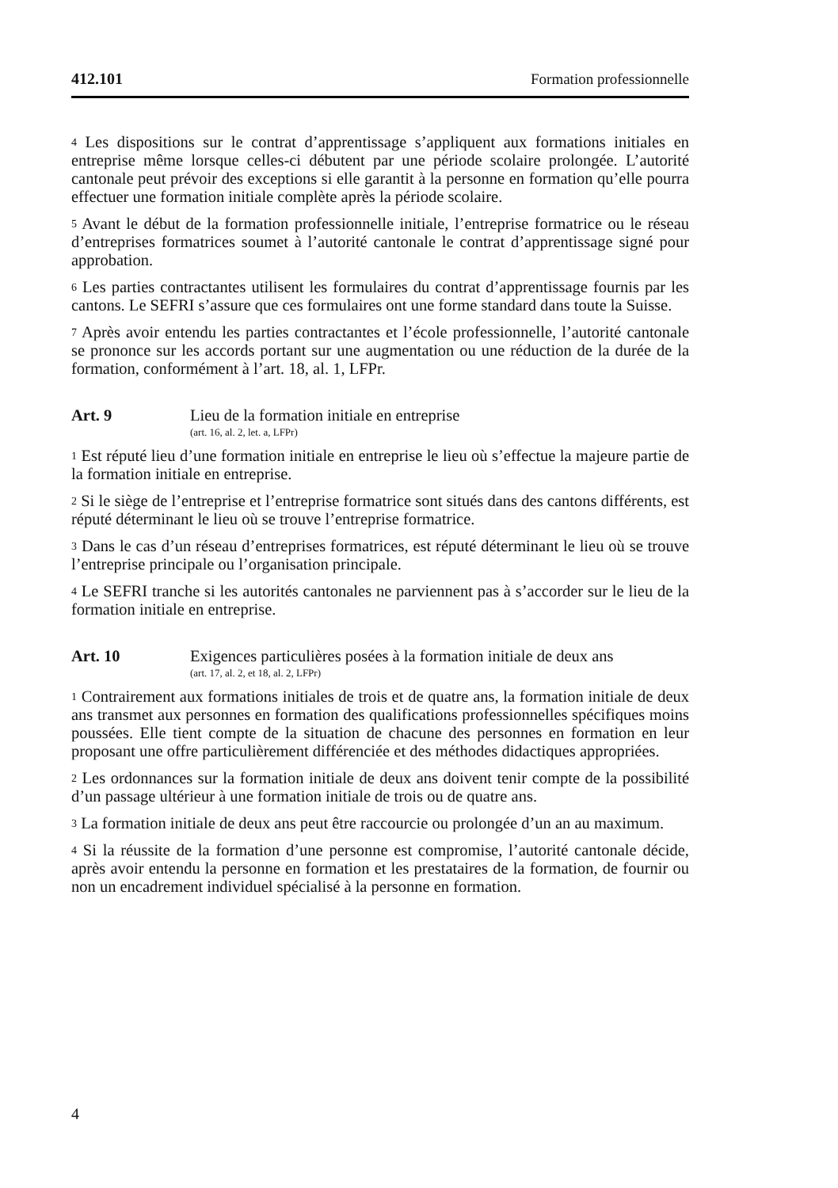412.101 Formation professionnelle
<sup>4</sup> Les dispositions sur le contrat d’apprentissage s’appliquent aux formations initiales en entreprise même lorsque celles-ci débutent par une période scolaire prolongée. L’autorité cantonale peut prévoir des exceptions si elle garantit à la personne en formation qu’elle pourra effectuer une formation initiale complète après la période scolaire.
<sup>5</sup> Avant le début de la formation professionnelle initiale, l’entreprise formatrice ou le réseau d’entreprises formatrices soumet à l’autorité cantonale le contrat d’apprentissage signé pour approbation.
<sup>6</sup> Les parties contractantes utilisent les formulaires du contrat d’apprentissage fournis par les cantons. Le SEFRI s’assure que ces formulaires ont une forme standard dans toute la Suisse.
<sup>7</sup> Après avoir entendu les parties contractantes et l’école professionnelle, l’autorité cantonale se prononce sur les accords portant sur une augmentation ou une réduction de la durée de la formation, conformément à l’art. 18, al. 1, LFPr.
Art. 9 Lieu de la formation initiale en entreprise
(art. 16, al. 2, let. a, LFPr)
<sup>1</sup> Est réputé lieu d’une formation initiale en entreprise le lieu où s’effectue la majeure partie de la formation initiale en entreprise.
<sup>2</sup> Si le siège de l’entreprise et l’entreprise formatrice sont situés dans des cantons différents, est réputé déterminant le lieu où se trouve l’entreprise formatrice.
<sup>3</sup> Dans le cas d’un réseau d’entreprises formatrices, est réputé déterminant le lieu où se trouve l’entreprise principale ou l’organisation principale.
<sup>4</sup> Le SEFRI tranche si les autorités cantonales ne parviennent pas à s’accorder sur le lieu de la formation initiale en entreprise.
Art. 10 Exigences particulières posées à la formation initiale de deux ans
(art. 17, al. 2, et 18, al. 2, LFPr)
<sup>1</sup> Contrairement aux formations initiales de trois et de quatre ans, la formation initiale de deux ans transmet aux personnes en formation des qualifications professionnelles spécifiques moins poussées. Elle tient compte de la situation de chacune des personnes en formation en leur proposant une offre particulièrement différenciée et des méthodes didactiques appropriées.
<sup>2</sup> Les ordonnances sur la formation initiale de deux ans doivent tenir compte de la possibilité d’un passage ultérieur à une formation initiale de trois ou de quatre ans.
<sup>3</sup> La formation initiale de deux ans peut être raccourcie ou prolongée d’un an au maximum.
<sup>4</sup> Si la réussite de la formation d’une personne est compromise, l’autorité cantonale décide, après avoir entendu la personne en formation et les prestataires de la formation, de fournir ou non un encadrement individuel spécialisé à la personne en formation.
4